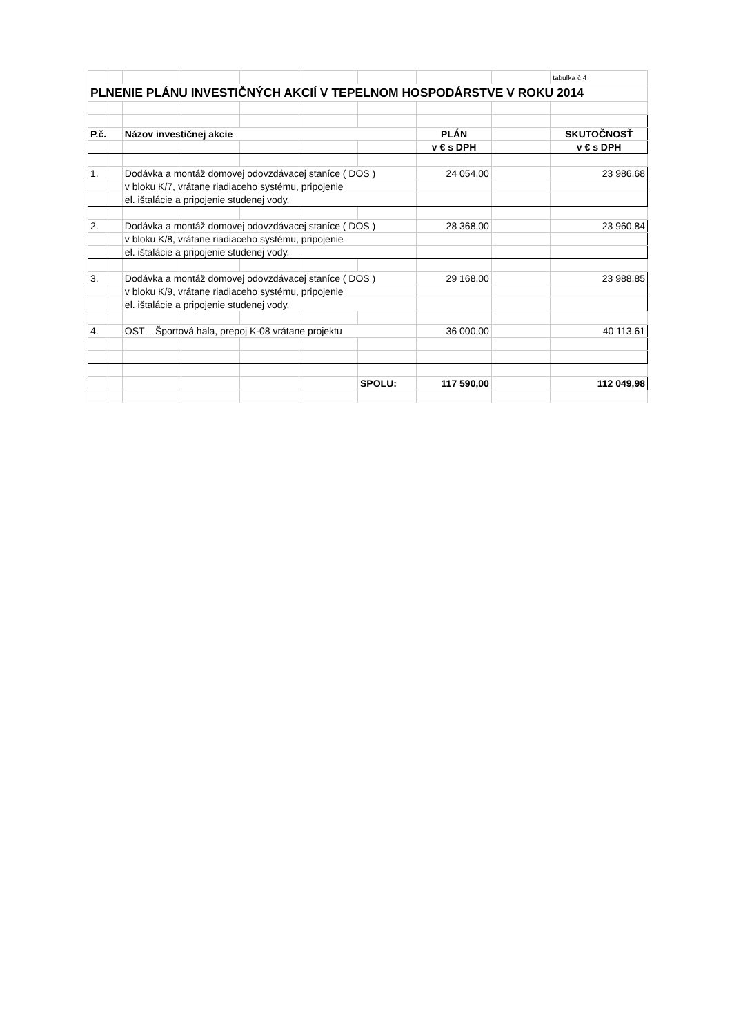| | | | | | | | | | tabuľka č.4 |
| PLNENIE PLÁNU INVESTIČNÝCH AKCIÍ V TEPELNOM HOSPODÁRSTVE V ROKU 2014 | | | | | | | | | |
| P.č. | | Názov investičnej akcie | | | | | PLÁN | | SKUTOČNOSŤ |
| | | | | | | | v € s DPH | | v € s DPH |
| 1. | | Dodávka a montáž domovej odovzdávacej staníce ( DOS ) | | | | | 24 054,00 | | 23 986,68 |
| | | v bloku K/7, vrátane riadiaceho systému, pripojenie | | | | | | | |
| | | el. ištalácie a pripojenie studenej vody. | | | | | | | |
| 2. | | Dodávka a montáž domovej odovzdávacej staníce ( DOS ) | | | | | 28 368,00 | | 23 960,84 |
| | | v bloku K/8, vrátane riadiaceho systému, pripojenie | | | | | | | |
| | | el. ištalácie a pripojenie studenej vody. | | | | | | | |
| 3. | | Dodávka a montáž domovej odovzdávacej staníce ( DOS ) | | | | | 29 168,00 | | 23 988,85 |
| | | v bloku K/9, vrátane riadiaceho systému, pripojenie | | | | | | | |
| | | el. ištalácie a pripojenie studenej vody. | | | | | | | |
| 4. | | OST – Športová hala, prepoj K-08 vrátane projektu | | | | | 36 000,00 | | 40 113,61 |
| | | | | | | SPOLU: | 117 590,00 | | 112 049,98 |